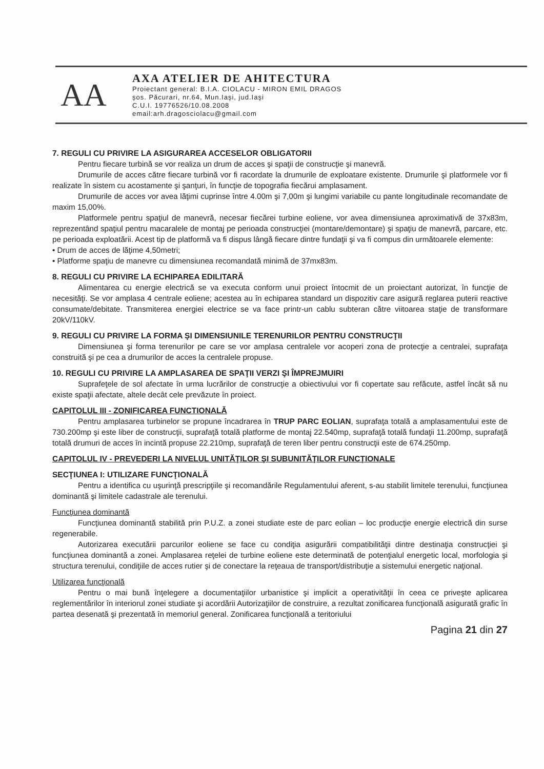AA
AXA ATELIER DE AHITECTURA
Proiectant general: B.I.A. CIOLACU - MIRON EMIL DRAGOS
şos. Păcurari, nr.64, Mun.Iaşi, jud.Iaşi
C.U.I. 19776526/10.08.2008
email:arh.dragosciolacu@gmail.com
7. REGULI CU PRIVIRE LA ASIGURAREA ACCESELOR OBLIGATORII
Pentru fiecare turbină se vor realiza un drum de acces şi spaţii de construcţie şi manevră.
Drumurile de acces către fiecare turbină vor fi racordate la drumurile de exploatare existente. Drumurile şi platformele vor fi realizate în sistem cu acostamente şi şanţuri, în funcţie de topografia fiecărui amplasament.
Drumurile de acces vor avea lăţimi cuprinse între 4.00m şi 7,00m şi lungimi variabile cu pante longitudinale recomandate de maxim 15,00%.
Platformele pentru spaţiul de manevră, necesar fiecărei turbine eoliene, vor avea dimensiunea aproximativă de 37x83m, reprezentând spaţiul pentru macaralele de montaj pe perioada construcţiei (montare/demontare) şi spaţiu de manevră, parcare, etc. pe perioada exploatării. Acest tip de platformă va fi dispus lângă fiecare dintre fundaţii şi va fi compus din următoarele elemente:
• Drum de acces de lăţime 4,50metri;
• Platforme spaţiu de manevre cu dimensiunea recomandată minimă de 37mx83m.
8. REGULI CU PRIVIRE LA ECHIPAREA EDILITARĂ
Alimentarea cu energie electrică se va executa conform unui proiect întocmit de un proiectant autorizat, în funcţie de necesităţi. Se vor amplasa 4 centrale eoliene; acestea au în echiparea standard un dispozitiv care asigură reglarea puterii reactive consumate/debitate. Transmiterea energiei electrice se va face printr-un cablu subteran către viitoarea staţie de transformare 20kV/110kV.
9. REGULI CU PRIVIRE LA FORMA ŞI DIMENSIUNILE TERENURILOR PENTRU CONSTRUCŢII
Dimensiunea şi forma terenurilor pe care se vor amplasa centralele vor acoperi zona de protecţie a centralei, suprafaţa construită şi pe cea a drumurilor de acces la centralele propuse.
10. REGULI CU PRIVIRE LA AMPLASAREA DE SPAŢII VERZI ŞI ÎMPREJMUIRI
Suprafeţele de sol afectate în urma lucrărilor de construcţie a obiectivului vor fi copertate sau refăcute, astfel încât să nu existe spaţii afectate, altele decât cele prevăzute în proiect.
CAPITOLUL III - ZONIFICAREA FUNCTIONALĂ
Pentru amplasarea turbinelor se propune încadrarea în TRUP PARC EOLIAN, suprafaţa totală a amplasamentului este de 730.200mp şi este liber de construcţii, suprafaţă totală platforme de montaj 22.540mp, suprafaţă totală fundaţii 11.200mp, suprafaţă totală drumuri de acces în incintă propuse 22.210mp, suprafaţă de teren liber pentru construcţii este de 674.250mp.
CAPITOLUL IV - PREVEDERI LA NIVELUL UNITĂŢILOR ŞI SUBUNITĂŢILOR FUNCŢIONALE
SECŢIUNEA I: UTILIZARE FUNCŢIONALĂ
Pentru a identifica cu uşurinţă prescripţiile şi recomandările Regulamentului aferent, s-au stabilit limitele terenului, funcţiunea dominantă şi limitele cadastrale ale terenului.
Funcţiunea dominantă
Funcţiunea dominantă stabilită prin P.U.Z. a zonei studiate este de parc eolian – loc producţie energie electrică din surse regenerabile.
Autorizarea executării parcurilor eoliene se face cu condiţia asigurării compatibilităţii dintre destinaţia construcţiei şi funcţiunea dominantă a zonei. Amplasarea reţelei de turbine eoliene este determinată de potenţialul energetic local, morfologia şi structura terenului, condiţiile de acces rutier şi de conectare la reţeaua de transport/distribuţie a sistemului energetic naţional.
Utilizarea funcţională
Pentru o mai bună înţelegere a documentaţiilor urbanistice şi implicit a operativităţii în ceea ce priveşte aplicarea reglementărilor în interiorul zonei studiate şi acordării Autorizaţiilor de construire, a rezultat zonificarea funcţională asigurată grafic în partea desenată şi prezentată în memoriul general. Zonificarea funcţională a teritoriului
Pagina 21 din 27